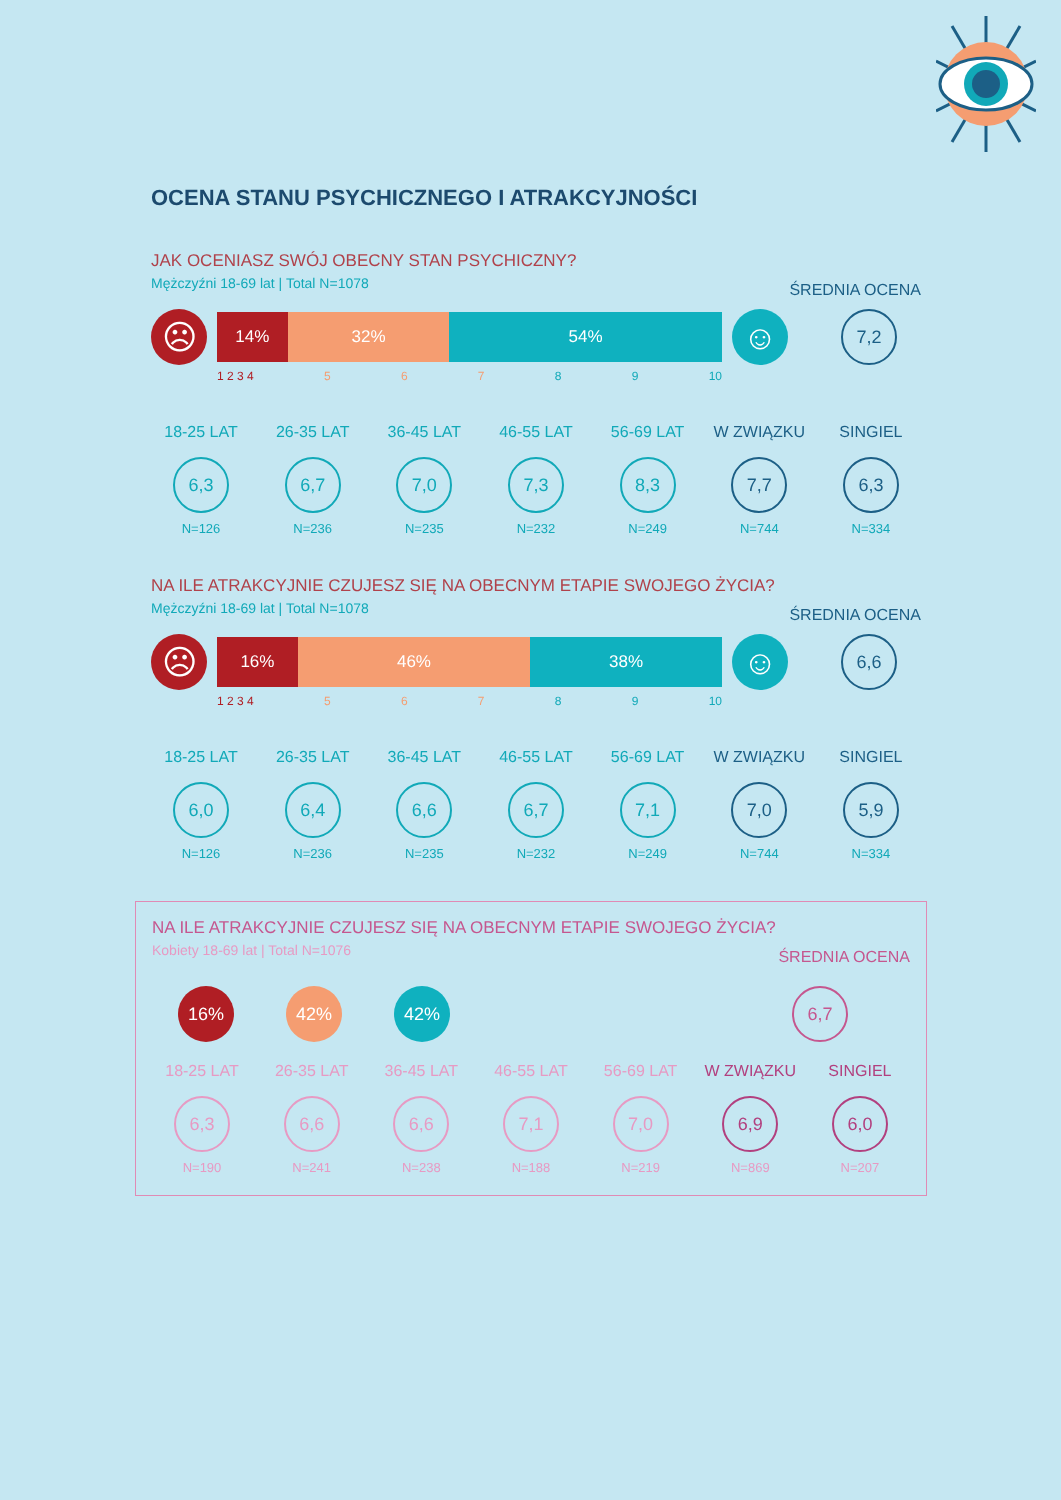OCENA STANU PSYCHICZNEGO I ATRAKCYJNOŚCI
JAK OCENIASZ SWÓJ OBECNY STAN PSYCHICZNY?
Mężczyźni 18-69 lat | Total N=1078
ŚREDNIA OCENA
☹
14% 32% 54%
☺
7,2
1 2 3 4 56789 10
18-25 LAT
6,3
N=126
26-35 LAT
6,7
N=236
36-45 LAT
7,0
N=235
46-55 LAT
7,3
N=232
56-69 LAT
8,3
N=249
W ZWIĄZKU
7,7
N=744
SINGIEL
6,3
N=334
NA ILE ATRAKCYJNIE CZUJESZ SIĘ NA OBECNYM ETAPIE SWOJEGO ŻYCIA?
Mężczyźni 18-69 lat | Total N=1078
ŚREDNIA OCENA
☹
16% 46% 38%
☺
6,6
1 2 3 4 56789 10
18-25 LAT
6,0
N=126
26-35 LAT
6,4
N=236
36-45 LAT
6,6
N=235
46-55 LAT
6,7
N=232
56-69 LAT
7,1
N=249
W ZWIĄZKU
7,0
N=744
SINGIEL
5,9
N=334
NA ILE ATRAKCYJNIE CZUJESZ SIĘ NA OBECNYM ETAPIE SWOJEGO ŻYCIA?
Kobiety 18-69 lat | Total N=1076
ŚREDNIA OCENA
16% 42% 42%
6,7
18-25 LAT
6,3
N=190
26-35 LAT
6,6
N=241
36-45 LAT
6,6
N=238
46-55 LAT
7,1
N=188
56-69 LAT
7,0
N=219
W ZWIĄZKU
6,9
N=869
SINGIEL
6,0
N=207